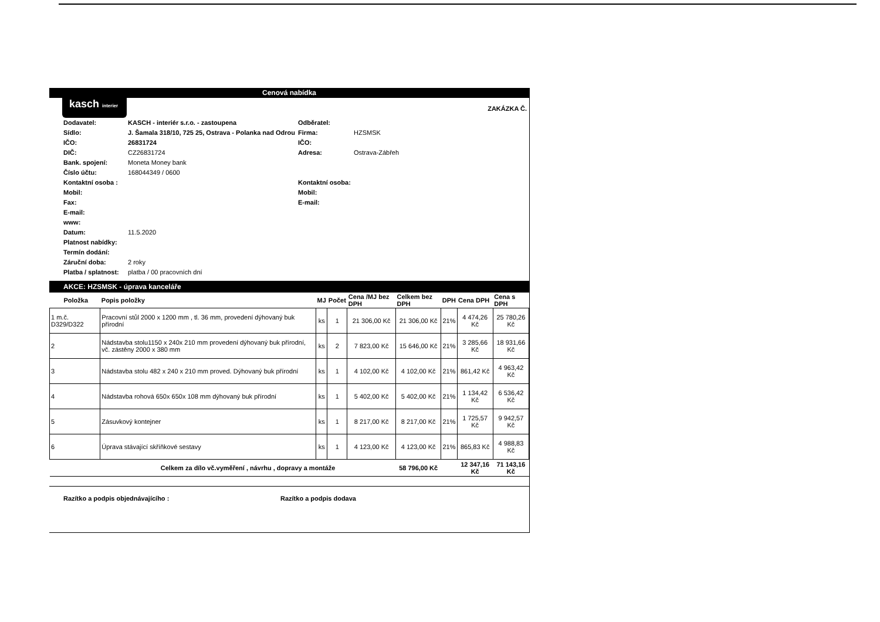Cenová nabídka
kasch interier
ZAKÁZKA Č.
Dodavatel:
Sídlo:
IČO:
DIČ:
Bank. spojení:
Číslo účtu:
Kontaktní osoba :
Mobil:
Fax:
E-mail:
www:
Datum:
Platnost nabídky:
Termín dodání:
Záruční doba:
Platba / splatnost:
KASCH - interiér s.r.o. - zastoupena
J. Šamala 318/10, 725 25, Ostrava - Polanka nad Odrou
26831724
CZ26831724
Moneta Money bank
168044349 / 0600
11.5.2020
2 roky
platba / 00 pracovních dní
Odběratel:
Firma:
IČO:
Adresa:
Kontaktní osoba:
Mobil:
E-mail:
HZSMSK
Ostrava-Zábřeh
AKCE: HZSMSK - úprava kanceláře
| Položka | Popis položky | MJ | Počet | Cena /MJ bez DPH | Celkem bez DPH | DPH | Cena DPH | Cena s DPH |
| --- | --- | --- | --- | --- | --- | --- | --- | --- |
| 1 m.č. D329/D322 | Pracovní stůl 2000 x 1200 mm , tl. 36 mm, provedení dýhovaný buk přírodní | ks | 1 | 21 306,00 Kč | 21 306,00 Kč | 21% | 4 474,26 Kč | 25 780,26 Kč |
| 2 | Nádstavba stolu1150 x 240x 210 mm provedení dýhovaný buk přírodní, vč. zástěny 2000 x 380 mm | ks | 2 | 7 823,00 Kč | 15 646,00 Kč | 21% | 3 285,66 Kč | 18 931,66 Kč |
| 3 | Nádstavba stolu 482 x 240 x 210 mm proved. Dýhovaný buk přírodní | ks | 1 | 4 102,00 Kč | 4 102,00 Kč | 21% | 861,42 Kč | 4 963,42 Kč |
| 4 | Nádstavba rohová 650x 650x 108 mm dýhovaný buk přírodní | ks | 1 | 5 402,00 Kč | 5 402,00 Kč | 21% | 1 134,42 Kč | 6 536,42 Kč |
| 5 | Zásuvkový kontejner | ks | 1 | 8 217,00 Kč | 8 217,00 Kč | 21% | 1 725,57 Kč | 9 942,57 Kč |
| 6 | Úprava stávající skříňkové sestavy | ks | 1 | 4 123,00 Kč | 4 123,00 Kč | 21% | 865,83 Kč | 4 988,83 Kč |
| | Celkem za dílo vč.vyměření , návrhu , dopravy a montáže | | | | 58 796,00 Kč | | 12 347,16 Kč | 71 143,16 Kč |
Razítko a podpis objednávajícího : Razítko a podpis dodava